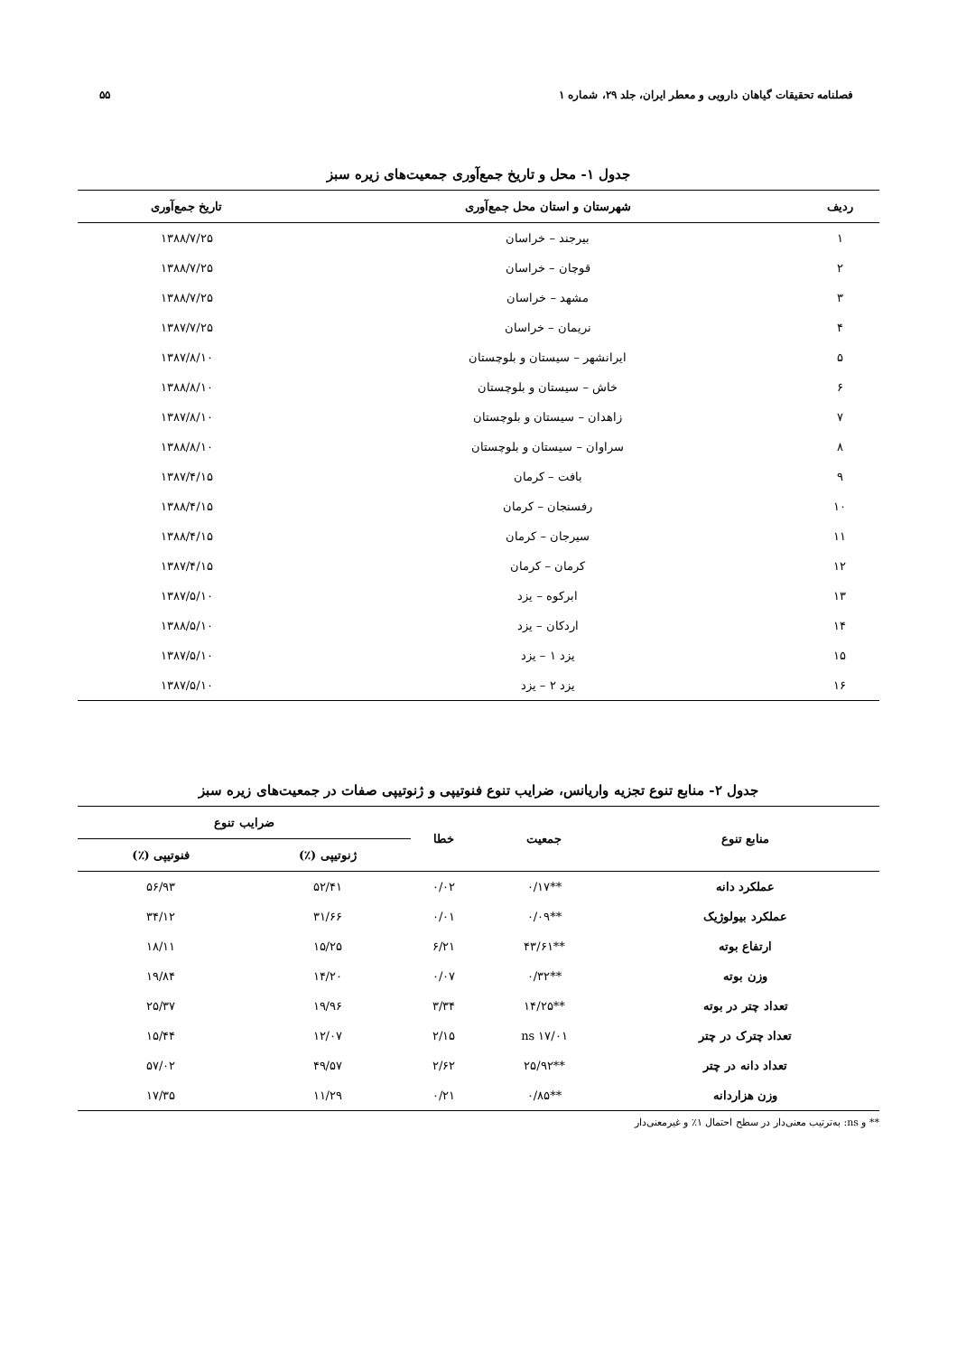فصلنامه تحقیقات گیاهان دارویی و معطر ایران، جلد ۲۹، شماره ۱ ۵۵
جدول ۱- محل و تاریخ جمع‌آوری جمعیت‌های زیره سبز
| ردیف | شهرستان و استان محل جمع‌آوری | تاریخ جمع‌آوری |
| --- | --- | --- |
| ۱ | بیرجند – خراسان | ۱۳۸۸/۷/۲۵ |
| ۲ | قوچان – خراسان | ۱۳۸۸/۷/۲۵ |
| ۳ | مشهد – خراسان | ۱۳۸۸/۷/۲۵ |
| ۴ | نریمان – خراسان | ۱۳۸۷/۷/۲۵ |
| ۵ | ایرانشهر – سیستان و بلوچستان | ۱۳۸۷/۸/۱۰ |
| ۶ | خاش – سیستان و بلوچستان | ۱۳۸۸/۸/۱۰ |
| ۷ | زاهدان – سیستان و بلوچستان | ۱۳۸۷/۸/۱۰ |
| ۸ | سراوان – سیستان و بلوچستان | ۱۳۸۸/۸/۱۰ |
| ۹ | بافت – کرمان | ۱۳۸۷/۴/۱۵ |
| ۱۰ | رفسنجان – کرمان | ۱۳۸۸/۴/۱۵ |
| ۱۱ | سیرجان – کرمان | ۱۳۸۸/۴/۱۵ |
| ۱۲ | کرمان – کرمان | ۱۳۸۷/۴/۱۵ |
| ۱۳ | ابرکوه – یزد | ۱۳۸۷/۵/۱۰ |
| ۱۴ | اردکان – یزد | ۱۳۸۸/۵/۱۰ |
| ۱۵ | یزد ۱ – یزد | ۱۳۸۷/۵/۱۰ |
| ۱۶ | یزد ۲ – یزد | ۱۳۸۷/۵/۱۰ |
جدول ۲- منابع تنوع تجزیه واریانس، ضرایب تنوع فنوتیپی و ژنوتیپی صفات در جمعیت‌های زیره سبز
| منابع تنوع | جمعیت | خطا | ضرایب تنوع | |
| --- | --- | --- | --- | --- |
| | | | ژنوتیپی (٪) | فنوتیپی (٪) |
| عملکرد دانه | **۰/۱۷ | ۰/۰۲ | ۵۲/۴۱ | ۵۶/۹۳ |
| عملکرد بیولوژیک | **۰/۰۹ | ۰/۰۱ | ۳۱/۶۶ | ۳۴/۱۲ |
| ارتفاع بوته | **۴۳/۶۱ | ۶/۲۱ | ۱۵/۲۵ | ۱۸/۱۱ |
| وزن بوته | **۰/۳۲ | ۰/۰۷ | ۱۴/۲۰ | ۱۹/۸۴ |
| تعداد چتر در بوته | **۱۴/۲۵ | ۳/۳۴ | ۱۹/۹۶ | ۲۵/۳۷ |
| تعداد چترک در چتر | ns ۱۷/۰۱ | ۲/۱۵ | ۱۲/۰۷ | ۱۵/۴۴ |
| تعداد دانه در چتر | **۲۵/۹۲ | ۲/۶۲ | ۴۹/۵۷ | ۵۷/۰۲ |
| وزن هزاردانه | **۰/۸۵ | ۰/۲۱ | ۱۱/۲۹ | ۱۷/۳۵ |
** و ns: به‌ترتیب معنی‌دار در سطح احتمال ۱٪ و غیرمعنی‌دار